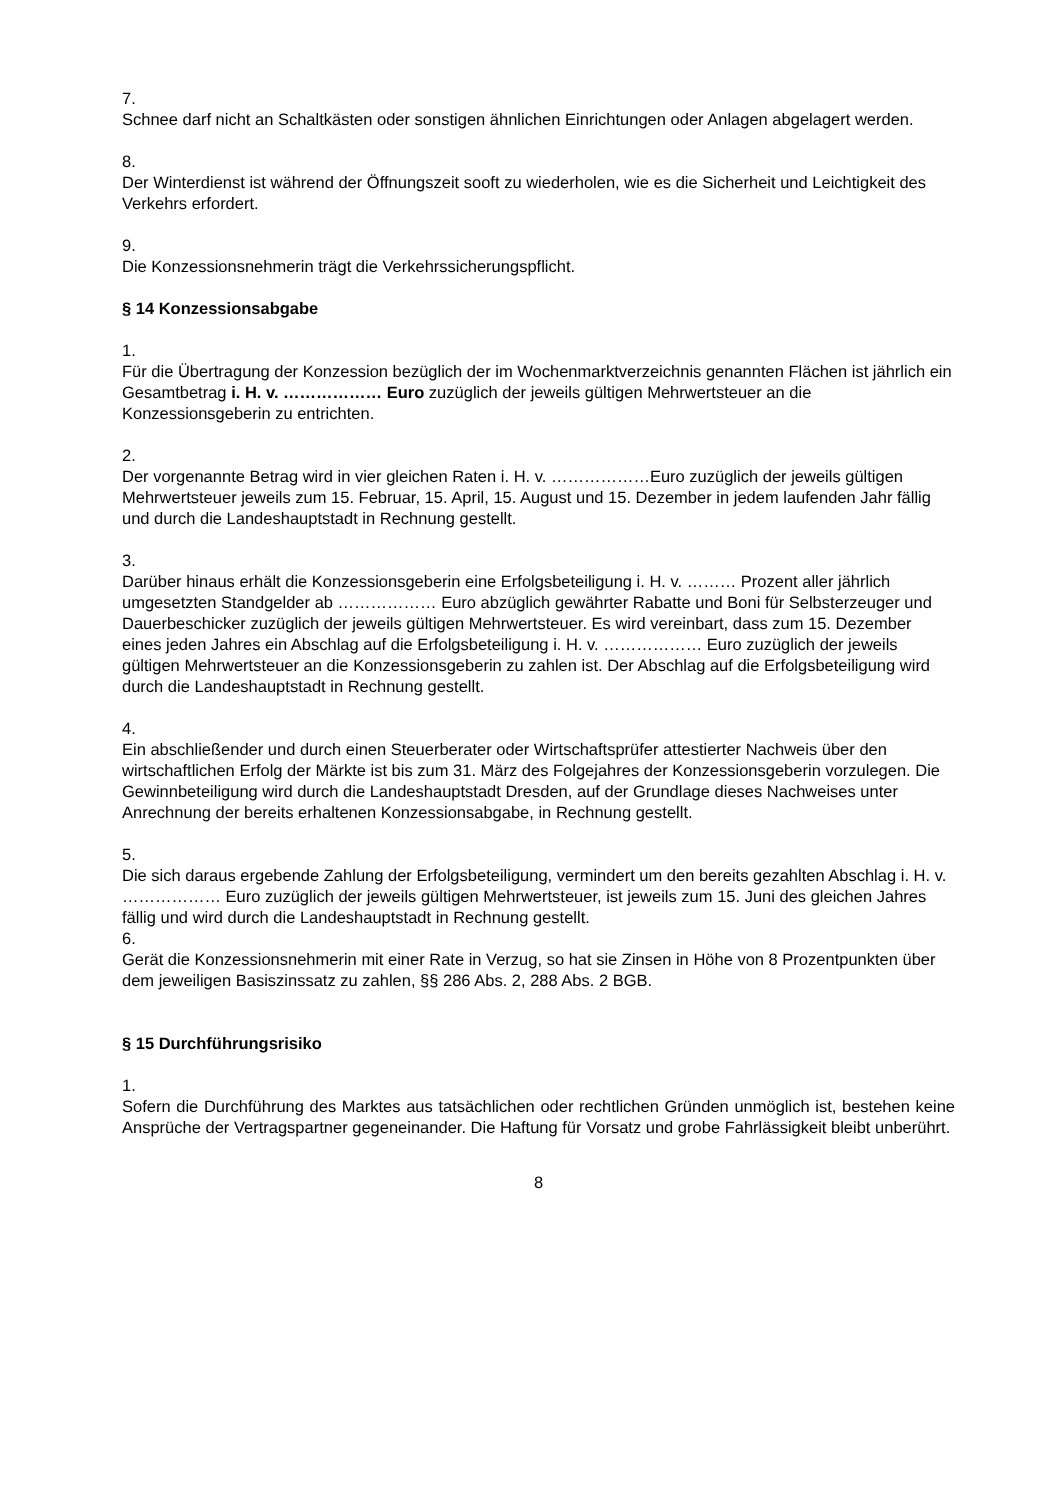7.
Schnee darf nicht an Schaltkästen oder sonstigen ähnlichen Einrichtungen oder Anlagen abgelagert werden.
8.
Der Winterdienst ist während der Öffnungszeit sooft zu wiederholen, wie es die Sicherheit und Leichtigkeit des Verkehrs erfordert.
9.
Die Konzessionsnehmerin trägt die Verkehrssicherungspflicht.
§ 14 Konzessionsabgabe
1.
Für die Übertragung der Konzession bezüglich der im Wochenmarktverzeichnis genannten Flächen ist jährlich ein Gesamtbetrag i. H. v. ……………… Euro zuzüglich der jeweils gültigen Mehrwertsteuer an die Konzessionsgeberin zu entrichten.
2.
Der vorgenannte Betrag wird in vier gleichen Raten i. H. v. ………………Euro zuzüglich der jeweils gültigen Mehrwertsteuer jeweils zum 15. Februar, 15. April, 15. August und 15. Dezember in jedem laufenden Jahr fällig und durch die Landeshauptstadt in Rechnung gestellt.
3.
Darüber hinaus erhält die Konzessionsgeberin eine Erfolgsbeteiligung i. H. v. ……… Prozent aller jährlich umgesetzten Standgelder ab ……………… Euro abzüglich gewährter Rabatte und Boni für Selbsterzeuger und Dauerbeschicker zuzüglich der jeweils gültigen Mehrwertsteuer. Es wird vereinbart, dass zum 15. Dezember eines jeden Jahres ein Abschlag auf die Erfolgsbeteiligung i. H. v. ……………… Euro zuzüglich der jeweils gültigen Mehrwertsteuer an die Konzessionsgeberin zu zahlen ist. Der Abschlag auf die Erfolgsbeteiligung wird durch die Landeshauptstadt in Rechnung gestellt.
4.
Ein abschließender und durch einen Steuerberater oder Wirtschaftsprüfer attestierter Nachweis über den wirtschaftlichen Erfolg der Märkte ist bis zum 31. März des Folgejahres der Konzessionsgeberin vorzulegen. Die Gewinnbeteiligung wird durch die Landeshauptstadt Dresden, auf der Grundlage dieses Nachweises unter Anrechnung der bereits erhaltenen Konzessionsabgabe, in Rechnung gestellt.
5.
Die sich daraus ergebende Zahlung der Erfolgsbeteiligung, vermindert um den bereits gezahlten Abschlag i. H. v. ……………… Euro zuzüglich der jeweils gültigen Mehrwertsteuer, ist jeweils zum 15. Juni des gleichen Jahres fällig und wird durch die Landeshauptstadt in Rechnung gestellt.
6.
Gerät die Konzessionsnehmerin mit einer Rate in Verzug, so hat sie Zinsen in Höhe von 8 Prozentpunkten über dem jeweiligen Basiszinssatz zu zahlen, §§ 286 Abs. 2, 288 Abs. 2 BGB.
§ 15 Durchführungsrisiko
1.
Sofern die Durchführung des Marktes aus tatsächlichen oder rechtlichen Gründen unmöglich ist, bestehen keine Ansprüche der Vertragspartner gegeneinander. Die Haftung für Vorsatz und grobe Fahrlässigkeit bleibt unberührt.
8